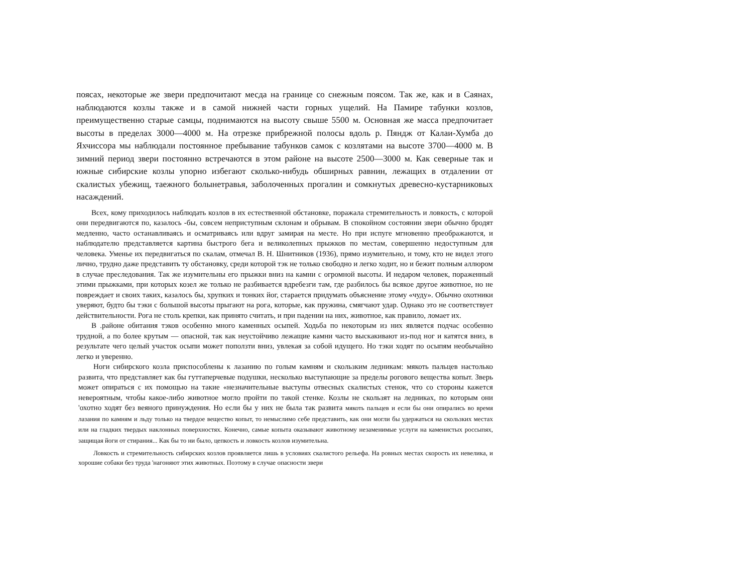поясах, некоторые же звери предпочитают месда на границе со снежным поясом. Так же, как и в Саянах, наблюдаются козлы также и в самой нижней части горных ущелий. На Памире табунки козлов, преимущественно старые самцы, поднимаются на высоту свыше 5500 м. Основная же масса предпочитает высоты в пределах 3000—4000 м. На отрезке прибрежной полосы вдоль р. Пяндж от Калаи-Хумба до Яхчиссора мы наблюдали постоянное пребывание табунков самок с козлятами на высоте 3700—4000 м. В зимний период звери постоянно встречаются в этом районе на высоте 2500—3000 м. Как северные так и южные сибирские козлы упорно избегают сколько-нибудь обширных равнин, лежащих в отдалении от скалистых убежищ, таежного болынетравья, заболоченных прогалин и сомкнутых древесно-кустарниковых насаждений.
Всех, кому приходилось наблюдать козлов в их естественной обстановке, поражала стремительность и ловкость, с которой они передвигаются по, казалось -бы, совсем неприступным склонам и обрывам. В спокойном состоянии звери обычно бродят медленно, часто останавливаясь и осматриваясь или вдруг замирая на месте. Но при испуге мгновенно преображаются, и наблюдателю представляется картина быстрого бега и великолепных прыжков по местам, совершенно недоступным для человека. Уменье их передвигаться по скалам, отмечал В. Н. Шнитников (1936), прямо изумительно, и тому, кто не видел этого лично, трудно даже представить ту обстановку, среди которой тэк не только свободно и легко ходит, но и бежит полным аллюром в случае преследования. Так же изумительны его прыжки вниз на камни с огромной высоты. И недаром человек, пораженный этими прыжками, при которых козел же только не разбивается вдребезги там, где разбилось бы всякое другое животное, но не повреждает и своих таких, казалось бы, хрупких и тонких йог, старается придумать объяснение этому «чуду». Обычно охотники уверяют, будто бы тэки с большой высоты прыгают на рога, которые, как пружина, смягчают удар. Однако это не соответствует действительности. Рога не столь крепки, как принято считать, и при падении на них, животное, как правило, ломает их.
В .районе обитания тэков особенно много каменных осыпей. Ходьба по некоторым из них является подчас особенно трудной, а по более крутым — опасной, так как неустойчиво лежащие камни часто выскакивают из-под ног и катятся вниз, в результате чего целый участок осыпи может поползти вниз, увлекая за собой идущего. Но тэки ходят по осыпям необычайно легко и уверенно.
Ноги сибирского козла приспособлены к лазанию по голым камням и скользким ледникам: мякоть пальцев настолько развита, что представляет как бы гуттаперчевые подушки, несколько выступающие за пределы рогового вещества копыт. Зверь может опираться с их помощью на такие «незначительные выступы отвесных скалистых стенок, что со стороны кажется невероятным, чтобы какое-либо животное могло пройти по такой стенке. Козлы не скользят на ледниках, по которым они 'охотно ходят без веяного принуждения. Но если бы у них не была так развита мякоть пальцев и если бы они опирались во время лазания по камням и льду только на твердое вещество копыт, то немыслимо себе представить, как они могли бы удержаться на скользких местах или на гладких твердых наклонных поверхностях. Конечно, самые копыта оказывают животному незаменимые услуги на каменистых россыпях, защищая йоги от стирания... Как бы то ни было, цепкость и ловкость козлов изумительна.
Ловкость и стремительность сибирских козлов проявляется лишь в условиях скалистого рельефа. На ровных местах скорость их невелика, и хорошие собаки без труда 'нагоняют этих животных. Поэтому в случае опасности звери